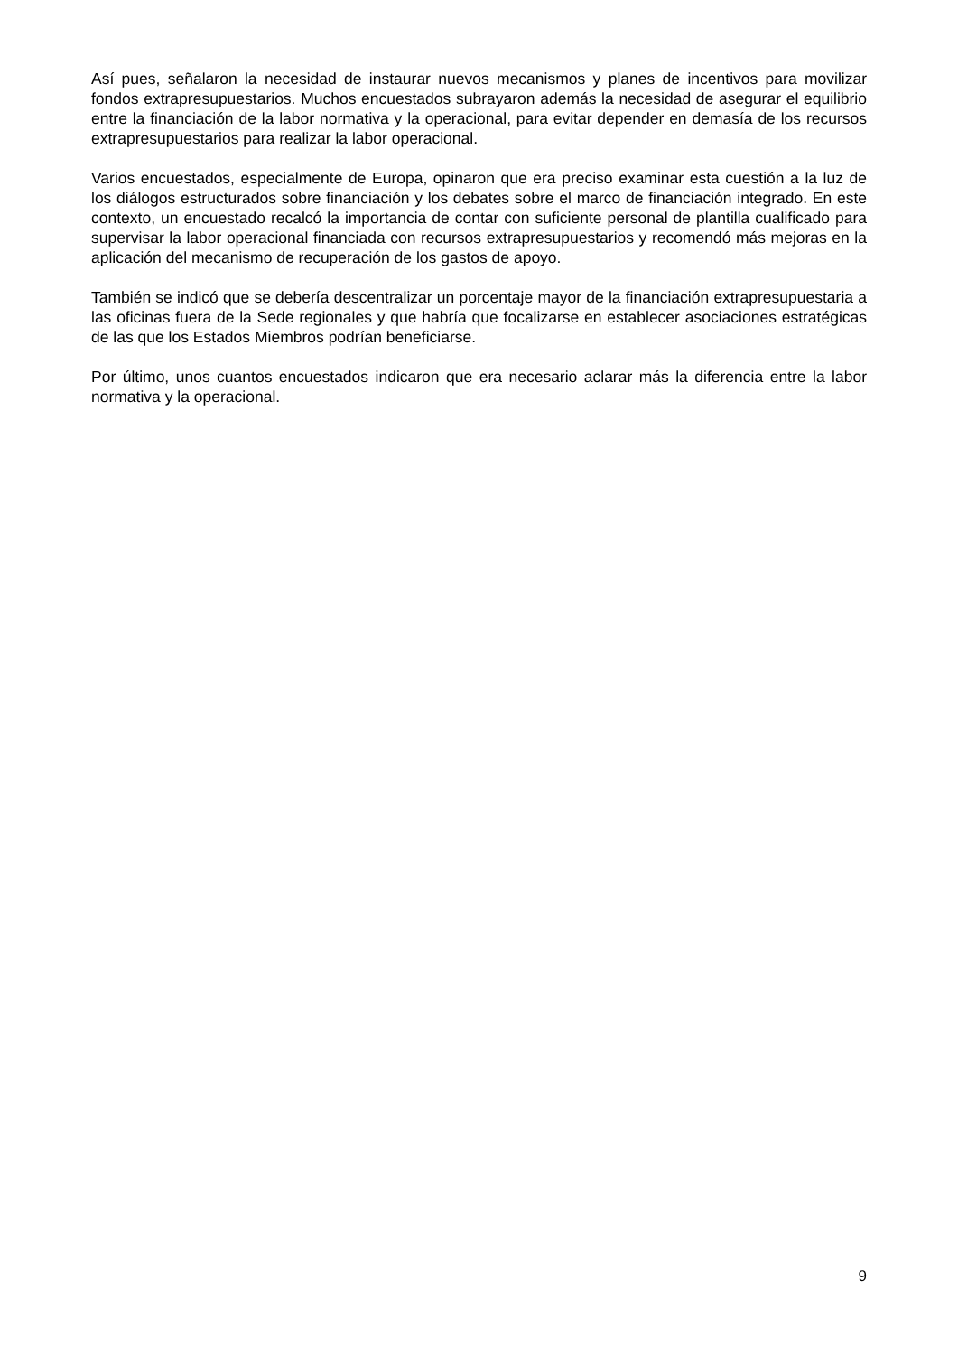Así pues, señalaron la necesidad de instaurar nuevos mecanismos y planes de incentivos para movilizar fondos extrapresupuestarios. Muchos encuestados subrayaron además la necesidad de asegurar el equilibrio entre la financiación de la labor normativa y la operacional, para evitar depender en demasía de los recursos extrapresupuestarios para realizar la labor operacional.
Varios encuestados, especialmente de Europa, opinaron que era preciso examinar esta cuestión a la luz de los diálogos estructurados sobre financiación y los debates sobre el marco de financiación integrado. En este contexto, un encuestado recalcó la importancia de contar con suficiente personal de plantilla cualificado para supervisar la labor operacional financiada con recursos extrapresupuestarios y recomendó más mejoras en la aplicación del mecanismo de recuperación de los gastos de apoyo.
También se indicó que se debería descentralizar un porcentaje mayor de la financiación extrapresupuestaria a las oficinas fuera de la Sede regionales y que habría que focalizarse en establecer asociaciones estratégicas de las que los Estados Miembros podrían beneficiarse.
Por último, unos cuantos encuestados indicaron que era necesario aclarar más la diferencia entre la labor normativa y la operacional.
9